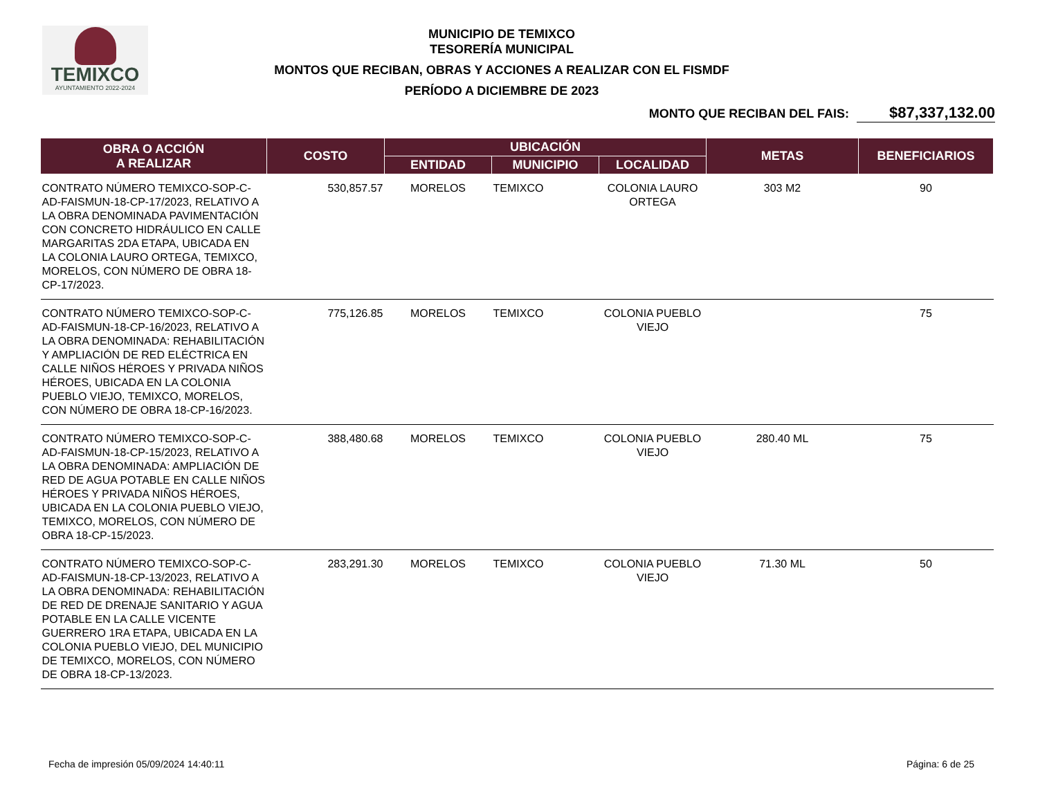TEMIXCO
AYUNTAMIENTO 2022-2024
MUNICIPIO DE TEMIXCO
TESORERÍA MUNICIPAL
MONTOS QUE RECIBAN, OBRAS Y ACCIONES A REALIZAR CON EL FISMDF
PERÍODO A DICIEMBRE DE 2023
MONTO QUE RECIBAN DEL FAIS: $87,337,132.00
| OBRA O ACCIÓN A REALIZAR | COSTO | UBICACIÓN | | | METAS | BENEFICIARIOS |
| --- | --- | --- | --- | --- | --- | --- |
| | | ENTIDAD | MUNICIPIO | LOCALIDAD | | |
| CONTRATO NÚMERO TEMIXCO-SOP-C-AD-FAISMUN-18-CP-17/2023, RELATIVO A LA OBRA DENOMINADA PAVIMENTACIÓN CON CONCRETO HIDRÁULICO EN CALLE MARGARITAS 2DA ETAPA, UBICADA EN LA COLONIA LAURO ORTEGA, TEMIXCO, MORELOS, CON NÚMERO DE OBRA 18-CP-17/2023. | 530,857.57 | MORELOS | TEMIXCO | COLONIA LAURO ORTEGA | 303 M2 | 90 |
| CONTRATO NÚMERO TEMIXCO-SOP-C-AD-FAISMUN-18-CP-16/2023, RELATIVO A LA OBRA DENOMINADA: REHABILITACIÓN Y AMPLIACIÓN DE RED ELÉCTRICA EN CALLE NIÑOS HÉROES Y PRIVADA NIÑOS HÉROES, UBICADA EN LA COLONIA PUEBLO VIEJO, TEMIXCO, MORELOS, CON NÚMERO DE OBRA 18-CP-16/2023. | 775,126.85 | MORELOS | TEMIXCO | COLONIA PUEBLO VIEJO | | 75 |
| CONTRATO NÚMERO TEMIXCO-SOP-C-AD-FAISMUN-18-CP-15/2023, RELATIVO A LA OBRA DENOMINADA: AMPLIACIÓN DE RED DE AGUA POTABLE EN CALLE NIÑOS HÉROES Y PRIVADA NIÑOS HÉROES, UBICADA EN LA COLONIA PUEBLO VIEJO, TEMIXCO, MORELOS, CON NÚMERO DE OBRA 18-CP-15/2023. | 388,480.68 | MORELOS | TEMIXCO | COLONIA PUEBLO VIEJO | 280.40 ML | 75 |
| CONTRATO NÚMERO TEMIXCO-SOP-C-AD-FAISMUN-18-CP-13/2023, RELATIVO A LA OBRA DENOMINADA: REHABILITACIÓN DE RED DE DRENAJE SANITARIO Y AGUA POTABLE EN LA CALLE VICENTE GUERRERO 1RA ETAPA, UBICADA EN LA COLONIA PUEBLO VIEJO, DEL MUNICIPIO DE TEMIXCO, MORELOS, CON NÚMERO DE OBRA 18-CP-13/2023. | 283,291.30 | MORELOS | TEMIXCO | COLONIA PUEBLO VIEJO | 71.30 ML | 50 |
Fecha de impresión 05/09/2024 14:40:11 Página: 6 de 25